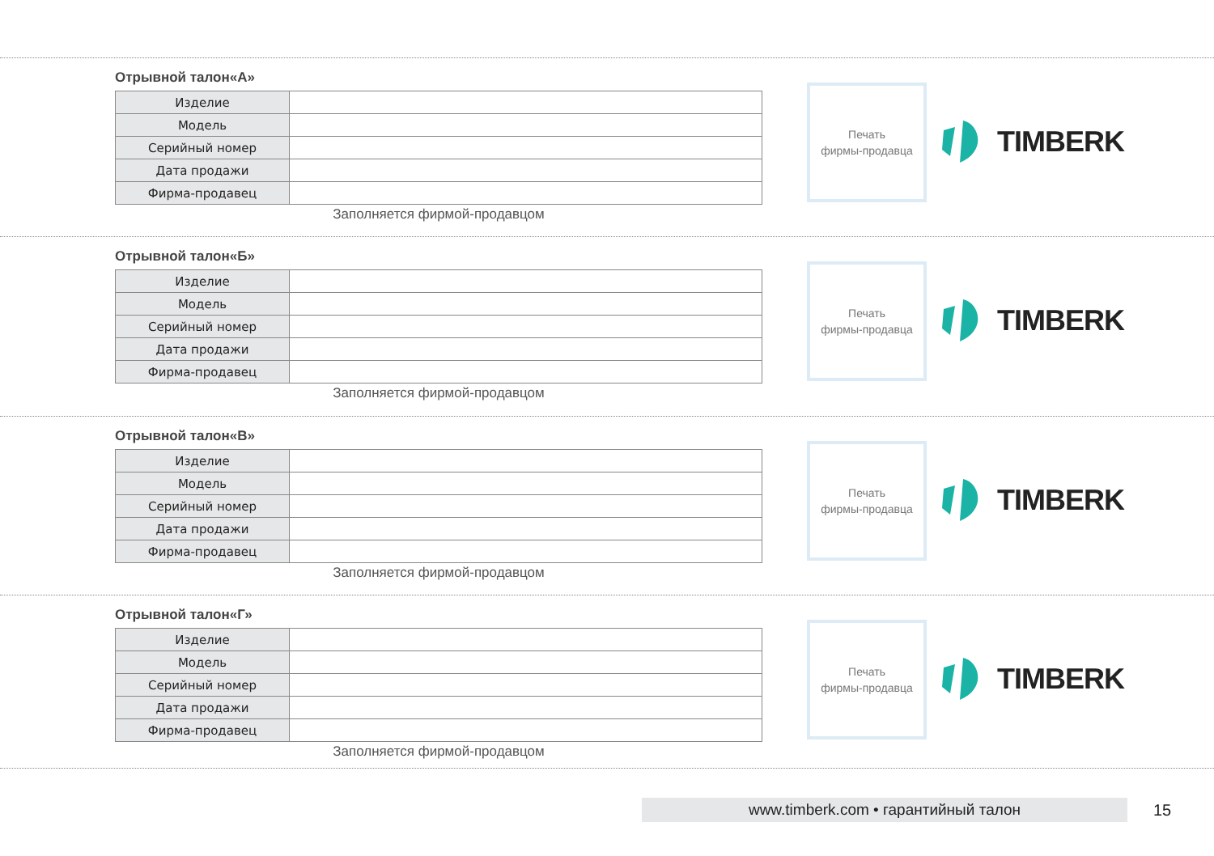Отрывной талон«А»
| Изделие | |
| Модель | |
| Серийный номер | |
| Дата продажи | |
| Фирма-продавец | |
Заполняется фирмой-продавцом
Печать
фирмы-продавца
TIMBERK
Отрывной талон«Б»
| Изделие | |
| Модель | |
| Серийный номер | |
| Дата продажи | |
| Фирма-продавец | |
Заполняется фирмой-продавцом
Печать
фирмы-продавца
TIMBERK
Отрывной талон«В»
| Изделие | |
| Модель | |
| Серийный номер | |
| Дата продажи | |
| Фирма-продавец | |
Заполняется фирмой-продавцом
Печать
фирмы-продавца
TIMBERK
Отрывной талон«Г»
| Изделие | |
| Модель | |
| Серийный номер | |
| Дата продажи | |
| Фирма-продавец | |
Заполняется фирмой-продавцом
Печать
фирмы-продавца
TIMBERK
www.timberk.com • гарантийный талон 15